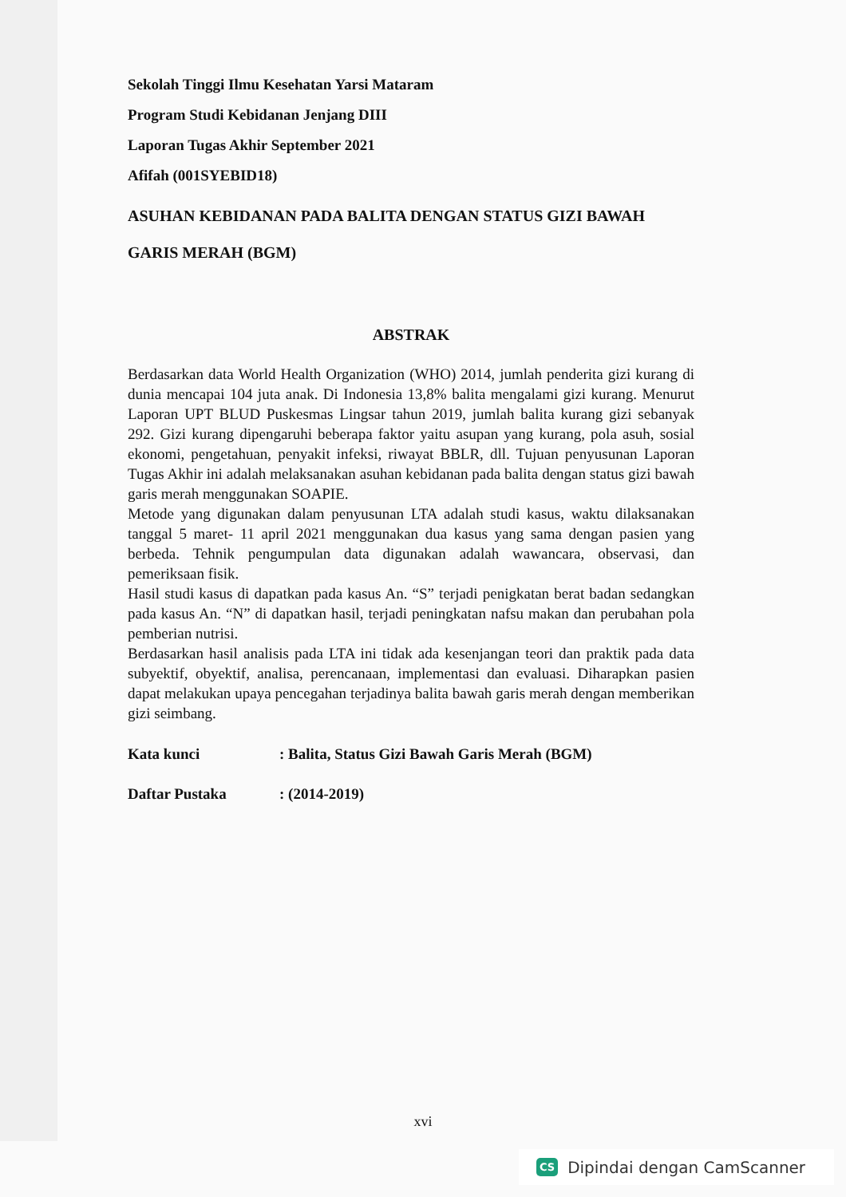Sekolah Tinggi Ilmu Kesehatan Yarsi Mataram
Program Studi Kebidanan Jenjang DIII
Laporan Tugas Akhir September 2021
Afifah (001SYEBID18)
ASUHAN KEBIDANAN PADA BALITA DENGAN STATUS GIZI BAWAH
GARIS MERAH (BGM)
ABSTRAK
Berdasarkan data World Health Organization (WHO) 2014, jumlah penderita gizi kurang di dunia mencapai 104 juta anak. Di Indonesia 13,8% balita mengalami gizi kurang. Menurut Laporan UPT BLUD Puskesmas Lingsar tahun 2019, jumlah balita kurang gizi sebanyak 292. Gizi kurang dipengaruhi beberapa faktor yaitu asupan yang kurang, pola asuh, sosial ekonomi, pengetahuan, penyakit infeksi, riwayat BBLR, dll. Tujuan penyusunan Laporan Tugas Akhir ini adalah melaksanakan asuhan kebidanan pada balita dengan status gizi bawah garis merah menggunakan SOAPIE.
Metode yang digunakan dalam penyusunan LTA adalah studi kasus, waktu dilaksanakan tanggal 5 maret- 11 april 2021 menggunakan dua kasus yang sama dengan pasien yang berbeda. Tehnik pengumpulan data digunakan adalah wawancara, observasi, dan pemeriksaan fisik.
Hasil studi kasus di dapatkan pada kasus An. “S” terjadi penigkatan berat badan sedangkan pada kasus An. “N” di dapatkan hasil, terjadi peningkatan nafsu makan dan perubahan pola pemberian nutrisi.
Berdasarkan hasil analisis pada LTA ini tidak ada kesenjangan teori dan praktik pada data subyektif, obyektif, analisa, perencanaan, implementasi dan evaluasi. Diharapkan pasien dapat melakukan upaya pencegahan terjadinya balita bawah garis merah dengan memberikan gizi seimbang.
| Kata kunci | : Balita, Status Gizi Bawah Garis Merah (BGM) |
| Daftar Pustaka | : (2014-2019) |
xvi
CS Dipindai dengan CamScanner